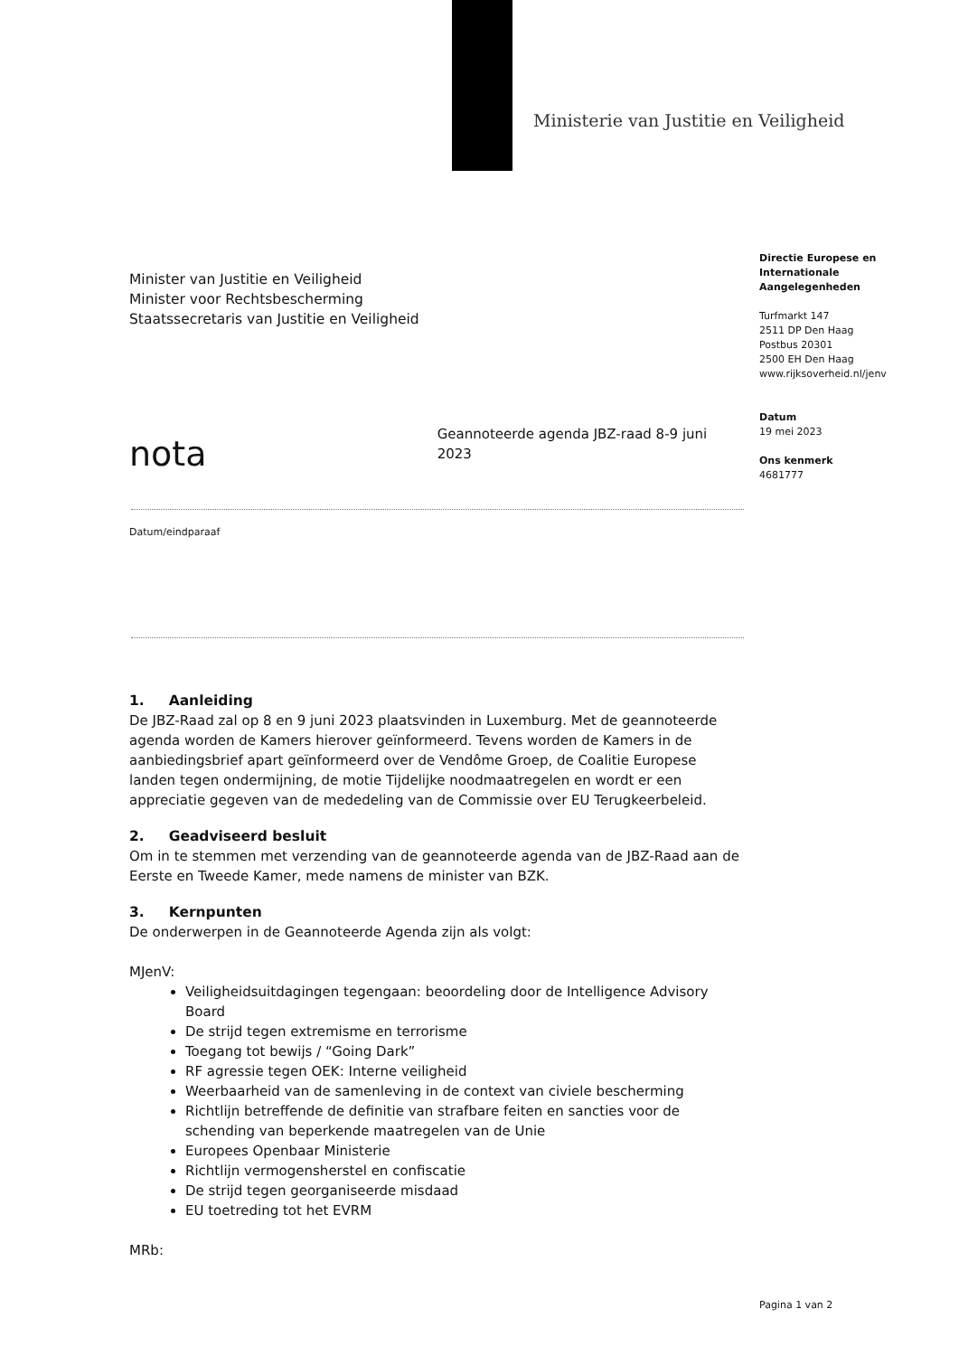Ministerie van Justitie en Veiligheid
Directie Europese en Internationale Aangelegenheden
Turfmarkt 147
2511 DP Den Haag
Postbus 20301
2500 EH Den Haag
www.rijksoverheid.nl/jenv
Datum
19 mei 2023
Ons kenmerk
4681777
Minister van Justitie en Veiligheid
Minister voor Rechtsbescherming
Staatssecretaris van Justitie en Veiligheid
nota Geannoteerde agenda JBZ-raad 8-9 juni 2023
Datum/eindparaaf
1. Aanleiding
De JBZ-Raad zal op 8 en 9 juni 2023 plaatsvinden in Luxemburg. Met de geannoteerde agenda worden de Kamers hierover geïnformeerd. Tevens worden de Kamers in de aanbiedingsbrief apart geïnformeerd over de Vendôme Groep, de Coalitie Europese landen tegen ondermijning, de motie Tijdelijke noodmaatregelen en wordt er een appreciatie gegeven van de mededeling van de Commissie over EU Terugkeerbeleid.
2. Geadviseerd besluit
Om in te stemmen met verzending van de geannoteerde agenda van de JBZ-Raad aan de Eerste en Tweede Kamer, mede namens de minister van BZK.
3. Kernpunten
De onderwerpen in de Geannoteerde Agenda zijn als volgt:
MJenV:
Veiligheidsuitdagingen tegengaan: beoordeling door de Intelligence Advisory Board
De strijd tegen extremisme en terrorisme
Toegang tot bewijs / “Going Dark”
RF agressie tegen OEK: Interne veiligheid
Weerbaarheid van de samenleving in de context van civiele bescherming
Richtlijn betreffende de definitie van strafbare feiten en sancties voor de schending van beperkende maatregelen van de Unie
Europees Openbaar Ministerie
Richtlijn vermogensherstel en confiscatie
De strijd tegen georganiseerde misdaad
EU toetreding tot het EVRM
MRb:
Pagina 1 van 2